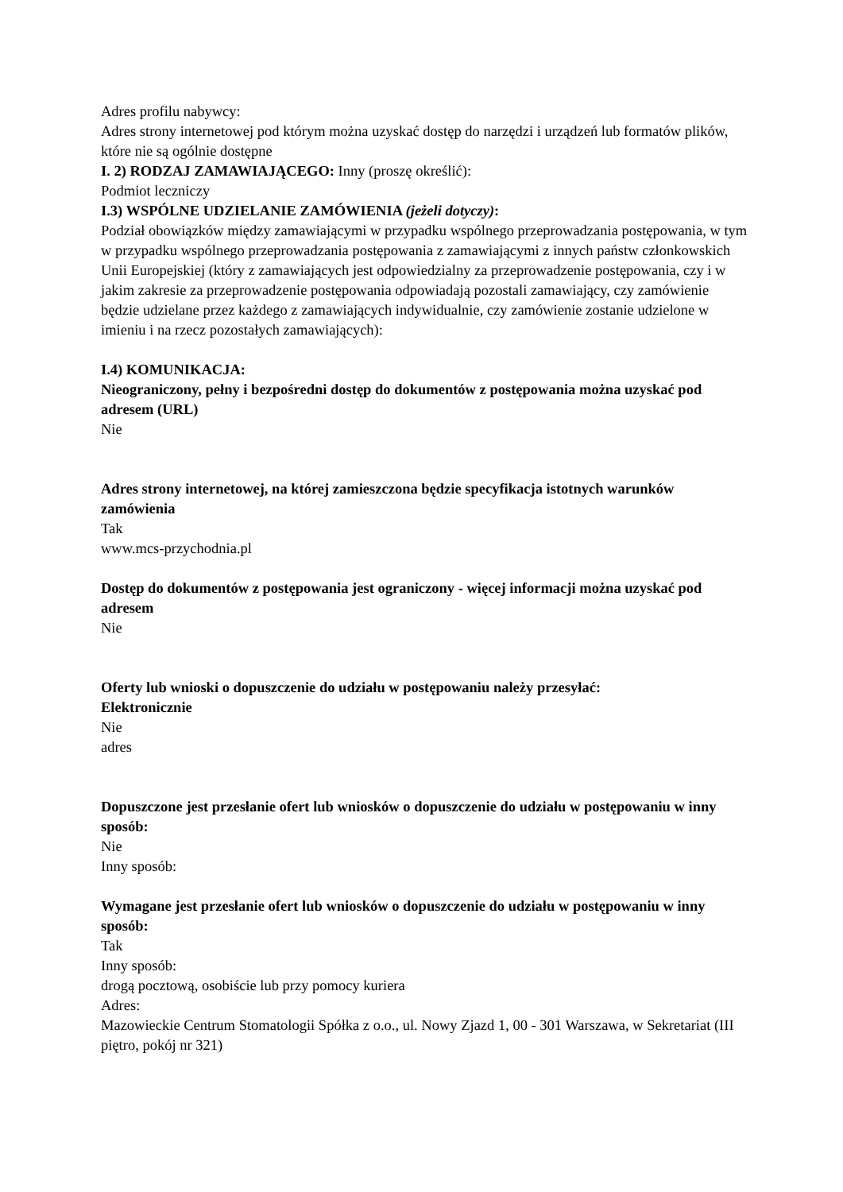Adres profilu nabywcy:
Adres strony internetowej pod którym można uzyskać dostęp do narzędzi i urządzeń lub formatów plików, które nie są ogólnie dostępne
I. 2) RODZAJ ZAMAWIAJĄCEGO: Inny (proszę określić):
Podmiot leczniczy
I.3) WSPÓLNE UDZIELANIE ZAMÓWIENIA (jeżeli dotyczy):
Podział obowiązków między zamawiającymi w przypadku wspólnego przeprowadzania postępowania, w tym w przypadku wspólnego przeprowadzania postępowania z zamawiającymi z innych państw członkowskich Unii Europejskiej (który z zamawiających jest odpowiedzialny za przeprowadzenie postępowania, czy i w jakim zakresie za przeprowadzenie postępowania odpowiadają pozostali zamawiający, czy zamówienie będzie udzielane przez każdego z zamawiających indywidualnie, czy zamówienie zostanie udzielone w imieniu i na rzecz pozostałych zamawiających):
I.4) KOMUNIKACJA:
Nieograniczony, pełny i bezpośredni dostęp do dokumentów z postępowania można uzyskać pod adresem (URL)
Nie
Adres strony internetowej, na której zamieszczona będzie specyfikacja istotnych warunków zamówienia
Tak
www.mcs-przychodnia.pl
Dostęp do dokumentów z postępowania jest ograniczony - więcej informacji można uzyskać pod adresem
Nie
Oferty lub wnioski o dopuszczenie do udziału w postępowaniu należy przesyłać:
Elektronicznie
Nie
adres
Dopuszczone jest przesłanie ofert lub wniosków o dopuszczenie do udziału w postępowaniu w inny sposób:
Nie
Inny sposób:
Wymagane jest przesłanie ofert lub wniosków o dopuszczenie do udziału w postępowaniu w inny sposób:
Tak
Inny sposób:
drogą pocztową, osobiście lub przy pomocy kuriera
Adres:
Mazowieckie Centrum Stomatologii Spółka z o.o., ul. Nowy Zjazd 1, 00 - 301 Warszawa, w Sekretariat (III piętro, pokój nr 321)